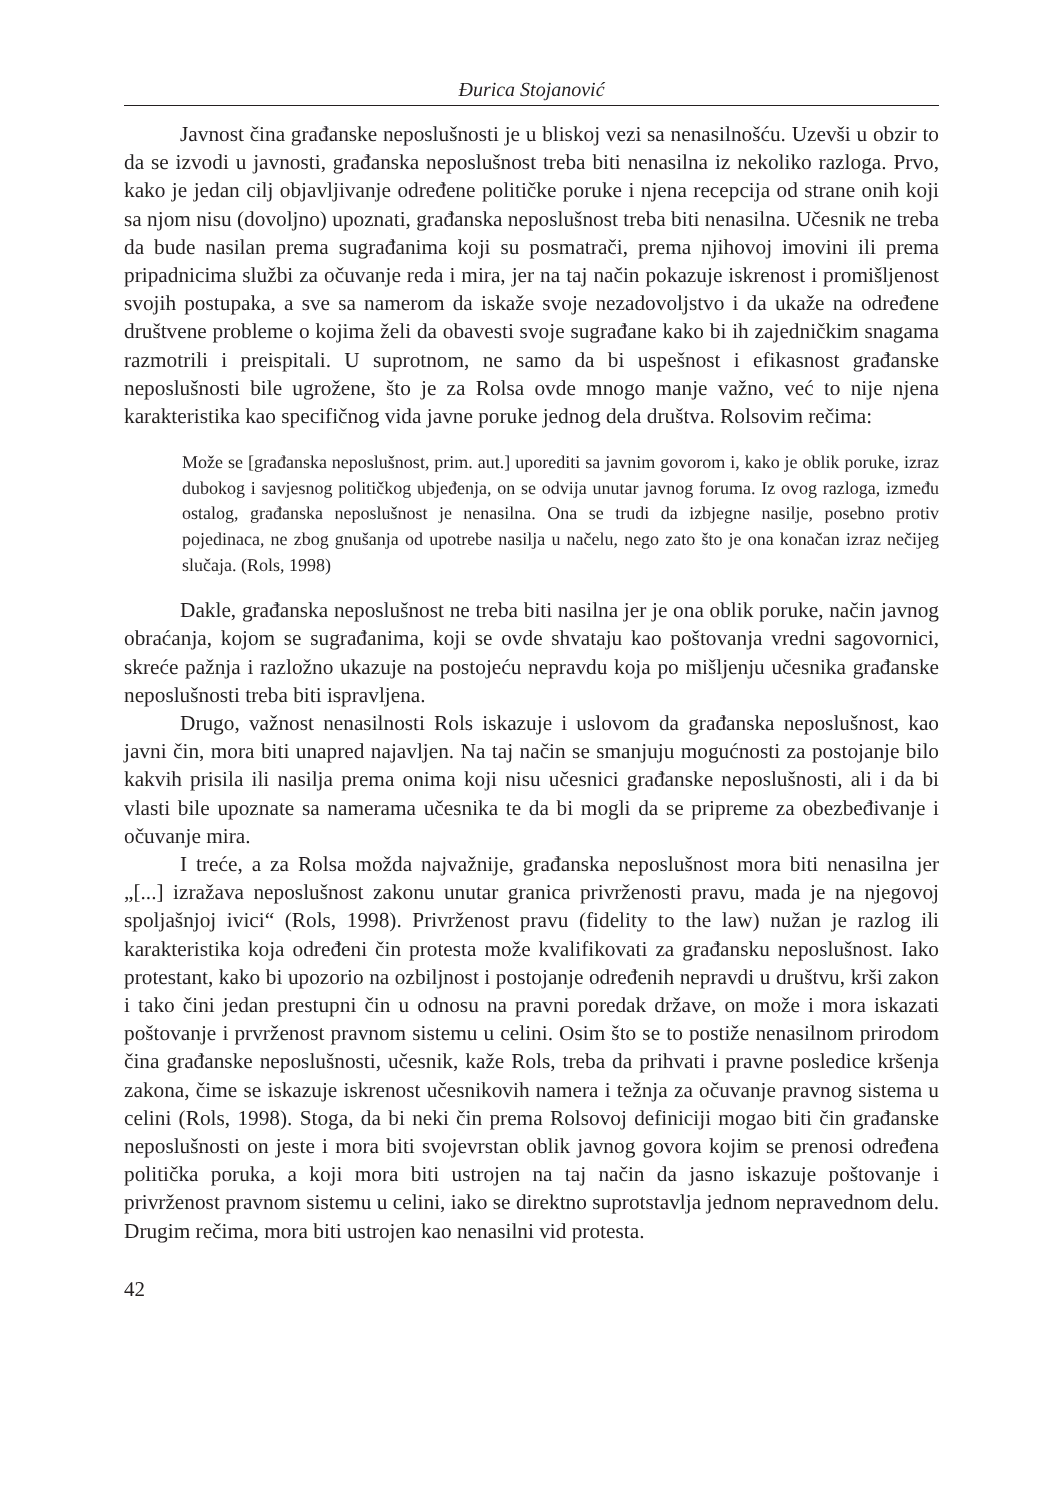Đurica Stojanović
Javnost čina građanske neposlušnosti je u bliskoj vezi sa nenasilnošću. Uzevši u obzir to da se izvodi u javnosti, građanska neposlušnost treba biti nenasilna iz nekoliko razloga. Prvo, kako je jedan cilj objavljivanje određene političke poruke i njena recepcija od strane onih koji sa njom nisu (dovoljno) upoznati, građanska neposlušnost treba biti nenasilna. Učesnik ne treba da bude nasilan prema sugrađanima koji su posmatrači, prema njihovoj imovini ili prema pripadnicima službi za očuvanje reda i mira, jer na taj način pokazuje iskrenost i promišljenost svojih postupaka, a sve sa namerom da iskaže svoje nezadovoljstvo i da ukaže na određene društvene probleme o kojima želi da obavesti svoje sugrađane kako bi ih zajedničkim snagama razmotrili i preispitali. U suprotnom, ne samo da bi uspešnost i efikasnost građanske neposlušnosti bile ugrožene, što je za Rolsa ovde mnogo manje važno, već to nije njena karakteristika kao specifičnog vida javne poruke jednog dela društva. Rolsovim rečima:
Može se [građanska neposlušnost, prim. aut.] uporediti sa javnim govorom i, kako je oblik poruke, izraz dubokog i savjesnog političkog ubjeđenja, on se odvija unutar javnog foruma. Iz ovog razloga, između ostalog, građanska neposlušnost je nenasilna. Ona se trudi da izbjegne nasilje, posebno protiv pojedinaca, ne zbog gnušanja od upotrebe nasilja u načelu, nego zato što je ona konačan izraz nečijeg slučaja. (Rols, 1998)
Dakle, građanska neposlušnost ne treba biti nasilna jer je ona oblik poruke, način javnog obraćanja, kojom se sugrađanima, koji se ovde shvataju kao poštovanja vredni sagovornici, skreće pažnja i razložno ukazuje na postojeću nepravdu koja po mišljenju učesnika građanske neposlušnosti treba biti ispravljena.
Drugo, važnost nenasilnosti Rols iskazuje i uslovom da građanska neposlušnost, kao javni čin, mora biti unapred najavljen. Na taj način se smanjuju mogućnosti za postojanje bilo kakvih prisila ili nasilja prema onima koji nisu učesnici građanske neposlušnosti, ali i da bi vlasti bile upoznate sa namerama učesnika te da bi mogli da se pripreme za obezbeđivanje i očuvanje mira.
I treće, a za Rolsa možda najvažnije, građanska neposlušnost mora biti nenasilna jer „[...] izražava neposlušnost zakonu unutar granica privrženosti pravu, mada je na njegovoj spoljašnjoj ivici“ (Rols, 1998). Privrženost pravu (fidelity to the law) nužan je razlog ili karakteristika koja određeni čin protesta može kvalifikovati za građansku neposlušnost. Iako protestant, kako bi upozorio na ozbiljnost i postojanje određenih nepravdi u društvu, krši zakon i tako čini jedan prestupni čin u odnosu na pravni poredak države, on može i mora iskazati poštovanje i prvrženost pravnom sistemu u celini. Osim što se to postiže nenasilnom prirodom čina građanske neposlušnosti, učesnik, kaže Rols, treba da prihvati i pravne posledice kršenja zakona, čime se iskazuje iskrenost učesnikovih namera i težnja za očuvanje pravnog sistema u celini (Rols, 1998). Stoga, da bi neki čin prema Rolsovoj definiciji mogao biti čin građanske neposlušnosti on jeste i mora biti svojevrstan oblik javnog govora kojim se prenosi određena politička poruka, a koji mora biti ustrojen na taj način da jasno iskazuje poštovanje i privrženost pravnom sistemu u celini, iako se direktno suprotstavlja jednom nepravednom delu. Drugim rečima, mora biti ustrojen kao nenasilni vid protesta.
42